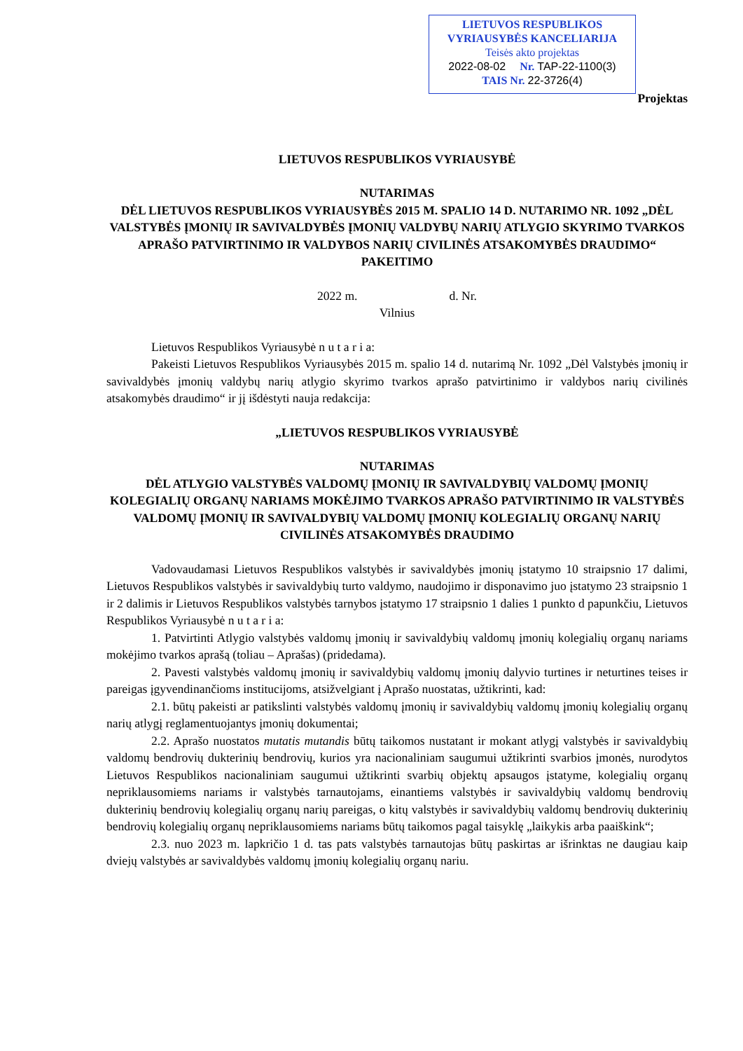LIETUVOS RESPUBLIKOS
VYRIAUSYBĖS KANCELIARIJA
Teisės akto projektas
2022-08-02 Nr. TAP-22-1100(3)
TAIS Nr. 22-3726(4)
Projektas
LIETUVOS RESPUBLIKOS VYRIAUSYBĖ
NUTARIMAS
DĖL LIETUVOS RESPUBLIKOS VYRIAUSYBĖS 2015 M. SPALIO 14 D. NUTARIMO NR. 1092 „DĖL VALSTYBĖS ĮMONIŲ IR SAVIVALDYBĖS ĮMONIŲ VALDYBŲ NARIŲ ATLYGIO SKYRIMO TVARKOS APRAŠO PATVIRTINIMO IR VALDYBOS NARIŲ CIVILINĖS ATSAKOMYBĖS DRAUDIMO“ PAKEITIMO
2022 m. d. Nr.
Vilnius
Lietuvos Respublikos Vyriausybė n u t a r i a:
Pakeisti Lietuvos Respublikos Vyriausybės 2015 m. spalio 14 d. nutarimą Nr. 1092 „Dėl Valstybės įmonių ir savivaldybės įmonių valdybų narių atlygio skyrimo tvarkos aprašo patvirtinimo ir valdybos narių civilinės atsakomybės draudimo“ ir jį išdėstyti nauja redakcija:
„LIETUVOS RESPUBLIKOS VYRIAUSYBĖ
NUTARIMAS
DĖL ATLYGIO VALSTYBĖS VALDOMŲ ĮMONIŲ IR SAVIVALDYBIŲ VALDOMŲ ĮMONIŲ KOLEGIALIŲ ORGANŲ NARIAMS MOKĖJIMO TVARKOS APRAŠO PATVIRTINIMO IR VALSTYBĖS VALDOMŲ ĮMONIŲ IR SAVIVALDYBIŲ VALDOMŲ ĮMONIŲ KOLEGIALIŲ ORGANŲ NARIŲ CIVILINĖS ATSAKOMYBĖS DRAUDIMO
Vadovaudamasi Lietuvos Respublikos valstybės ir savivaldybės įmonių įstatymo 10 straipsnio 17 dalimi, Lietuvos Respublikos valstybės ir savivaldybių turto valdymo, naudojimo ir disponavimo juo įstatymo 23 straipsnio 1 ir 2 dalimis ir Lietuvos Respublikos valstybės tarnybos įstatymo 17 straipsnio 1 dalies 1 punkto d papunkčiu, Lietuvos Respublikos Vyriausybė n u t a r i a:
1. Patvirtinti Atlygio valstybės valdomų įmonių ir savivaldybių valdomų įmonių kolegialių organų nariams mokėjimo tvarkos aprašą (toliau – Aprašas) (pridedama).
2. Pavesti valstybės valdomų įmonių ir savivaldybių valdomų įmonių dalyvio turtines ir neturtines teises ir pareigas įgyvendinančioms institucijoms, atsižvelgiant į Aprašo nuostatas, užtikrinti, kad:
2.1. būtų pakeisti ar patikslinti valstybės valdomų įmonių ir savivaldybių valdomų įmonių kolegialių organų narių atlygį reglamentuojantys įmonių dokumentai;
2.2. Aprašo nuostatos mutatis mutandis būtų taikomos nustatant ir mokant atlygį valstybės ir savivaldybių valdomų bendrovių dukterinių bendrovių, kurios yra nacionaliniam saugumui užtikrinti svarbios įmonės, nurodytos Lietuvos Respublikos nacionaliniam saugumui užtikrinti svarbių objektų apsaugos įstatyme, kolegialių organų nepriklausomiems nariams ir valstybės tarnautojams, einantiems valstybės ir savivaldybių valdomų bendrovių dukterinių bendrovių kolegialių organų narių pareigas, o kitų valstybės ir savivaldybių valdomų bendrovių dukterinių bendrovių kolegialių organų nepriklausomiems nariams būtų taikomos pagal taisyklę „laikykis arba paaiškink“;
2.3. nuo 2023 m. lapkričio 1 d. tas pats valstybės tarnautojas būtų paskirtas ar išrinktas ne daugiau kaip dviejų valstybės ar savivaldybės valdomų įmonių kolegialių organų nariu.